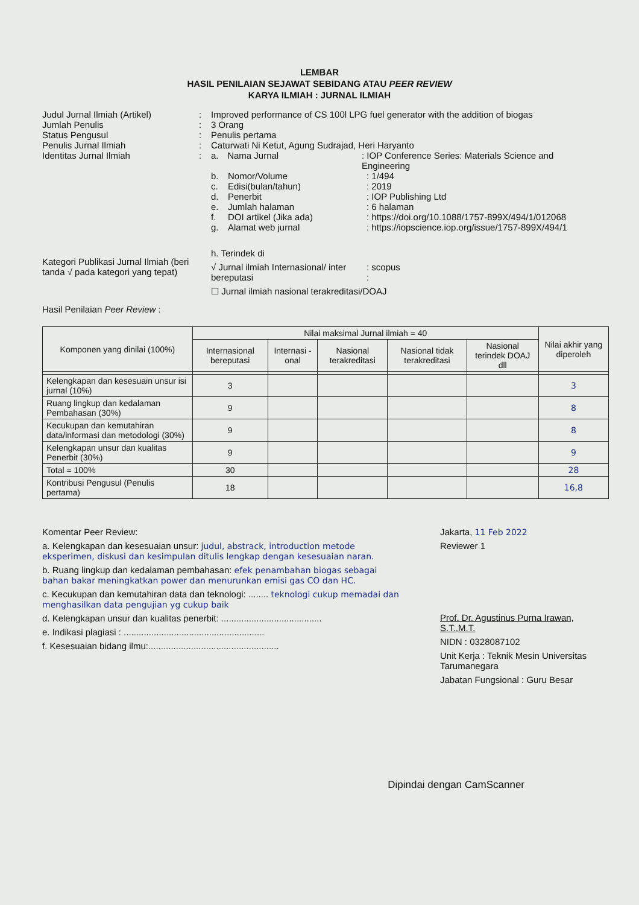LEMBAR
HASIL PENILAIAN SEJAWAT SEBIDANG ATAU PEER REVIEW
KARYA ILMIAH : JURNAL ILMIAH
Judul Jurnal Ilmiah (Artikel)
: Improved performance of CS 100l LPG fuel generator with the addition of biogas
Jumlah Penulis : 3 Orang
Status Pengusul : Penulis pertama
Penulis Jurnal Ilmiah : Caturwati Ni Ketut, Agung Sudrajad, Heri Haryanto
Identitas Jurnal Ilmiah : a. Nama Jurnal: IOP Conference Series: Materials Science and Engineering
b. Nomor/Volume: 1/494
c. Edisi(bulan/tahun): 2019
d. Penerbit: IOP Publishing Ltd
e. Jumlah halaman: 6 halaman
f. DOI artikel (Jika ada): https://doi.org/10.1088/1757-899X/494/1/012068
g. Alamat web jurnal: https://iopscience.iop.org/issue/1757-899X/494/1
Kategori Publikasi Jurnal Ilmiah (beri tanda √ pada kategori yang tepat)
h. Terindek di
√ Jurnal ilmiah Internasional/ inter bereputasi: scopus
:
☐ Jurnal ilmiah nasional terakreditasi/DOAJ
Hasil Penilaian Peer Review :
| Komponen yang dinilai (100%) | Nilai maksimal Jurnal ilmiah = 40 | | | | | Nilai akhir yang diperoleh |
| --- | --- | --- | --- | --- | --- | --- |
| | Internasional bereputasi | Internasi -onal | Nasional terakreditasi | Nasional tidak terakreditasi | Nasional terindek DOAJ dll | |
| Kelengkapan dan kesesuain unsur isi jurnal (10%) | 3 | | | | | 3 |
| Ruang lingkup dan kedalaman Pembahasan (30%) | 9 | | | | | 8 |
| Kecukupan dan kemutahiran data/informasi dan metodologi (30%) | 9 | | | | | 8 |
| Kelengkapan unsur dan kualitas Penerbit (30%) | 9 | | | | | 9 |
| Total = 100% | 30 | | | | | 28 |
| Kontribusi Pengusul (Penulis pertama) | 18 | | | | | 16,8 |
Komentar Peer Review:
a. Kelengkapan dan kesesuaian unsur: judul, abstrack, introduction metode eksperimen, diskusi dan kesimpulan ditulis lengkap dengan kesesuaian naran.
b. Ruang lingkup dan kedalaman pembahasan: efek penambahan biogas sebagai bahan bakar meningkatkan power dan menurunkan emisi gas CO dan HC.
c. Kecukupan dan kemutahiran data dan teknologi: ........ teknologi cukup memadai dan menghasilkan data pengujian yg cukup baik
d. Kelengkapan unsur dan kualitas penerbit: ........................................
e. Indikasi plagiasi : ........................................................
f. Kesesuaian bidang ilmu:....................................................
Jakarta, 11 Feb 2022
Reviewer 1
Prof. Dr. Agustinus Purna Irawan, S.T.,M.T.
NIDN : 0328087102
Unit Kerja : Teknik Mesin Universitas Tarumanegara
Jabatan Fungsional : Guru Besar
Dipindai dengan CamScanner